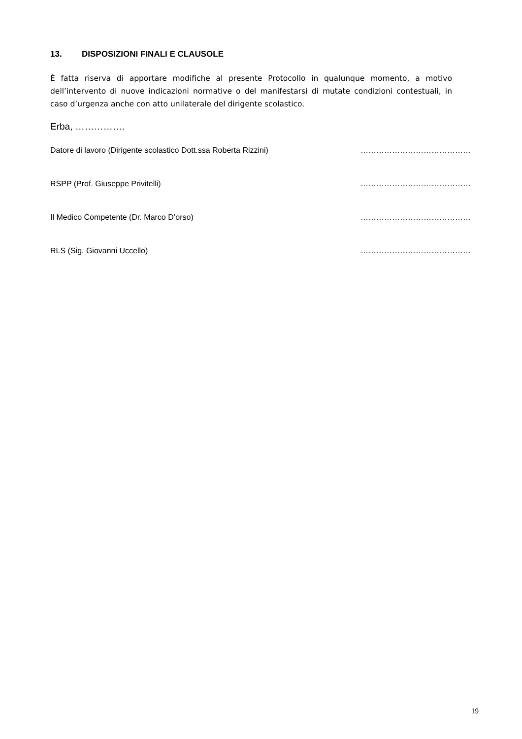13. DISPOSIZIONI FINALI E CLAUSOLE
È fatta riserva di apportare modifiche al presente Protocollo in qualunque momento, a motivo dell’intervento di nuove indicazioni normative o del manifestarsi di mutate condizioni contestuali, in caso d’urgenza anche con atto unilaterale del dirigente scolastico.
Erba, …………….
Datore di lavoro (Dirigente scolastico Dott.ssa Roberta Rizzini) ……………………………………
RSPP (Prof. Giuseppe Privitelli) ……………………………………
Il Medico Competente (Dr. Marco D’orso) ……………………………………
RLS (Sig. Giovanni Uccello) ……………………………………
19